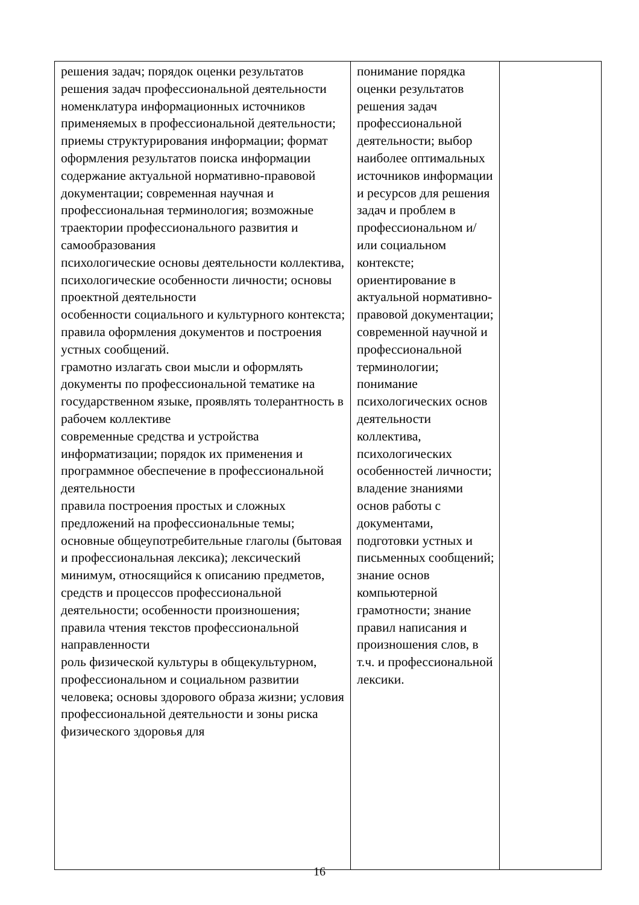| решения задач; порядок оценки результатов решения задач профессиональной деятельности номенклатура информационных источников применяемых в профессиональной деятельности; приемы структурирования информации; формат оформления результатов поиска информации содержание актуальной нормативно-правовой документации; современная научная и профессиональная терминология; возможные траектории профессионального развития и самообразования психологические основы деятельности коллектива, психологические особенности личности; основы проектной деятельности особенности социального и культурного контекста; правила оформления документов и построения устных сообщений. грамотно излагать свои мысли и оформлять документы по профессиональной тематике на государственном языке, проявлять толерантность в рабочем коллективе современные средства и устройства информатизации; порядок их применения и программное обеспечение в профессиональной деятельности правила построения простых и сложных предложений на профессиональные темы; основные общеупотребительные глаголы (бытовая и профессиональная лексика); лексический минимум, относящийся к описанию предметов, средств и процессов профессиональной деятельности; особенности произношения; правила чтения текстов профессиональной направленности роль физической культуры в общекультурном, профессиональном и социальном развитии человека; основы здорового образа жизни; условия профессиональной деятельности и зоны риска физического здоровья для | понимание порядка оценки результатов решения задач профессиональной деятельности; выбор наиболее оптимальных источников информации и ресурсов для решения задач и проблем в профессиональном и/или социальном контексте; ориентирование в актуальной нормативно-правовой документации; современной научной и профессиональной терминологии; понимание психологических основ деятельности коллектива, психологических особенностей личности; владение знаниями основ работы с документами, подготовки устных и письменных сообщений; знание основ компьютерной грамотности; знание правил написания и произношения слов, в т.ч. и профессиональной лексики. | |
16